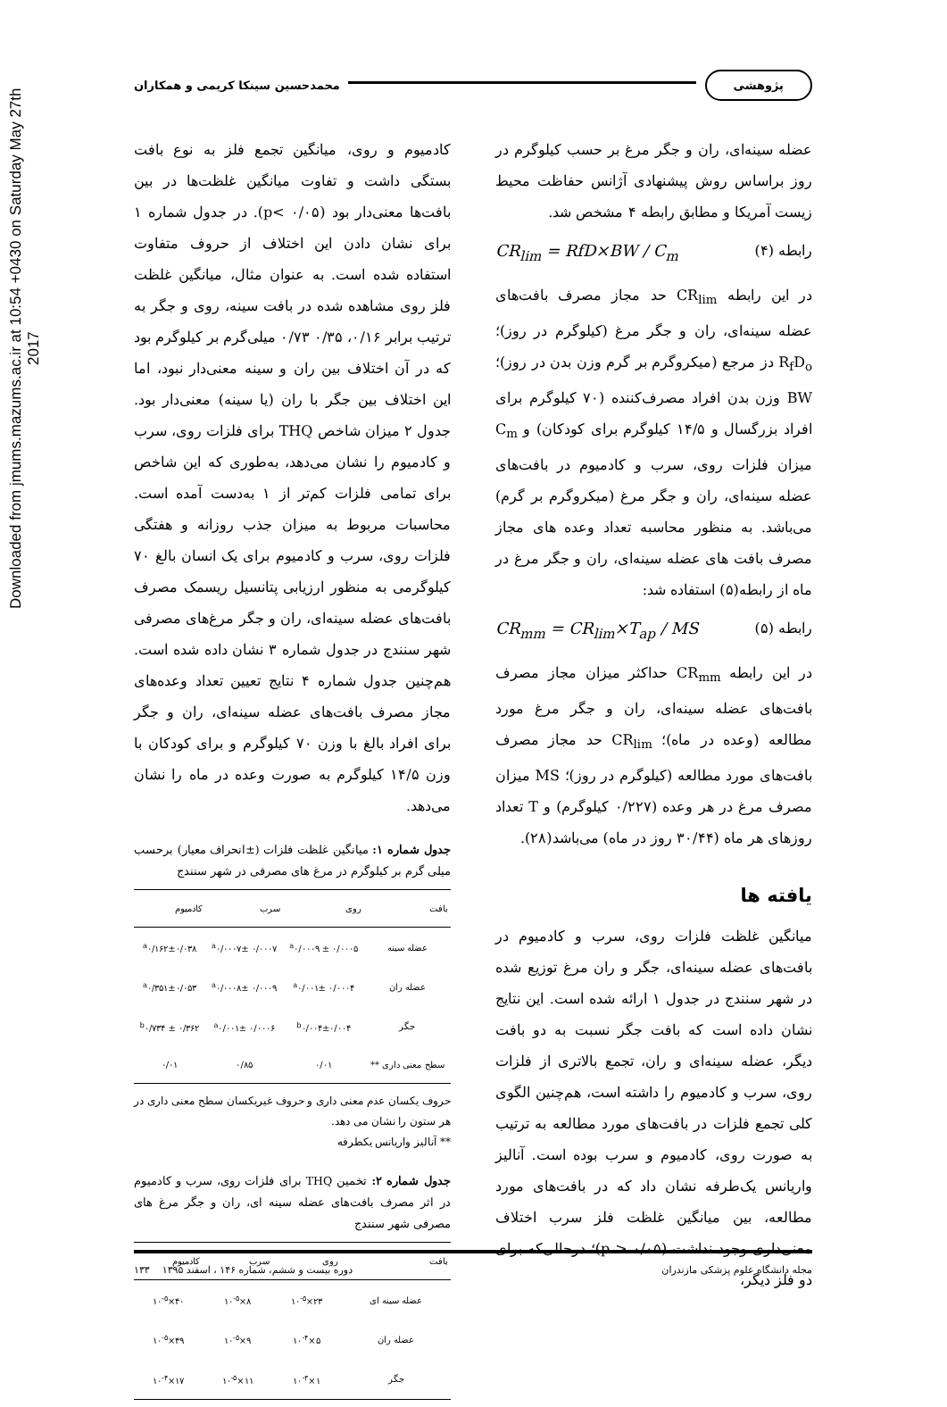Downloaded from jmums.mazums.ac.ir at 10:54 +0430 on Saturday May 27th 2017
پژوهشی محمدحسین سینکا کریمی و همکاران
عضله سینه‌ای، ران و جگر مرغ بر حسب کیلوگرم در روز براساس روش پیشنهادی آژانس حفاظت محیط زیست آمریکا و مطابق رابطه ۴ مشخص شد.
رابطه (۴) CR<sub>lim</sub> = RfD×BW / C<sub>m</sub>
در این رابطه CR<sub>lim</sub> حد مجاز مصرف بافت‌های عضله سینه‌ای، ران و جگر مرغ (کیلوگرم در روز)؛ R<sub>f</sub>D<sub>o</sub> دز مرجع (میکروگرم بر گرم وزن بدن در روز)؛ BW وزن بدن افراد مصرف‌کننده (۷۰ کیلوگرم برای افراد بزرگسال و ۱۴/۵ کیلوگرم برای کودکان) و C<sub>m</sub> میزان فلزات روی، سرب و کادمیوم در بافت‌های عضله سینه‌ای، ران و جگر مرغ (میکروگرم بر گرم) می‌باشد. به منظور محاسبه تعداد وعده های مجاز مصرف بافت های عضله سینه‌ای، ران و جگر مرغ در ماه از رابطه(۵) استفاده شد:
رابطه (۵) CR<sub>mm</sub> = CR<sub>lim</sub>×T<sub>ap</sub> / MS
در این رابطه CR<sub>mm</sub> حداکثر میزان مجاز مصرف بافت‌های عضله سینه‌ای، ران و جگر مرغ مورد مطالعه (وعده در ماه)؛ CR<sub>lim</sub> حد مجاز مصرف بافت‌های مورد مطالعه (کیلوگرم در روز)؛ MS میزان مصرف مرغ در هر وعده (۰/۲۲۷ کیلوگرم) و T تعداد روزهای هر ماه (۳۰/۴۴ روز در ماه) می‌باشد(۲۸).
یافته ها
میانگین غلظت فلزات روی، سرب و کادمیوم در بافت‌های عضله سینه‌ای، جگر و ران مرغ توزیع شده در شهر سنندج در جدول ۱ ارائه شده است. این نتایج نشان داده است که بافت جگر نسبت به دو بافت دیگر، عضله سینه‌ای و ران، تجمع بالاتری از فلزات روی، سرب و کادمیوم را داشته است، هم‌چنین الگوی کلی تجمع فلزات در بافت‌های مورد مطالعه به ترتیب به صورت روی، کادمیوم و سرب بوده است. آنالیز واریانس یک‌طرفه نشان داد که در بافت‌های مورد مطالعه، بین میانگین غلظت فلز سرب اختلاف معنی‌داری وجود نداشت (p > ۰/۰۵)؛ درحالی‌که برای دو فلز دیگر،
کادمیوم و روی، میانگین تجمع فلز به نوع بافت بستگی داشت و تفاوت میانگین غلظت‌ها در بین بافت‌ها معنی‌دار بود (p< ۰/۰۵). در جدول شماره ۱ برای نشان دادن این اختلاف از حروف متفاوت استفاده شده است. به عنوان مثال، میانگین غلظت فلز روی مشاهده شده در بافت سینه، روی و جگر به ترتیب برابر ۰/۱۶، ۰/۳۵ ۰/۷۳ میلی‌گرم بر کیلوگرم بود که در آن اختلاف بین ران و سینه معنی‌دار نبود، اما این اختلاف بین جگر با ران (یا سینه) معنی‌دار بود. جدول ۲ میزان شاخص THQ برای فلزات روی، سرب و کادمیوم را نشان می‌دهد، به‌طوری که این شاخص برای تمامی فلزات کم‌تر از ۱ به‌دست آمده است. محاسبات مربوط به میزان جذب روزانه و هفتگی فلزات روی، سرب و کادمیوم برای یک انسان بالغ ۷۰ کیلوگرمی به منظور ارزیابی پتانسیل ریسمک مصرف بافت‌های عضله سینه‌ای، ران و جگر مرغ‌های مصرفی شهر سنندج در جدول شماره ۳ نشان داده شده است. هم‌چنین جدول شماره ۴ نتایج تعیین تعداد وعده‌های مجاز مصرف بافت‌های عضله سینه‌ای، ران و جگر برای افراد بالغ با وزن ۷۰ کیلوگرم و برای کودکان با وزن ۱۴/۵ کیلوگرم به صورت وعده در ماه را نشان می‌دهد.
جدول شماره ۱: میانگین غلظت فلزات (±انحراف معیار) برحسب میلی گرم بر کیلوگرم در مرغ های مصرفی در شهر سنندج
| بافت | روی | سرب | کادمیوم |
| --- | --- | --- | --- |
| عضله سینه | <sup>a</sup> ۰/۰۰۰۹ ± ۰/۰۰۰۵ | <sup>a</sup> ۰/۰۰۰۷± ۰/۰۰۰۷ | <sup>a</sup> ۰/۱۶۲±۰/۰۳۸ |
| عضله ران | <sup>a</sup> ۰/۰۰۱± ۰/۰۰۰۴ | <sup>a</sup> ۰/۰۰۰۸± ۰/۰۰۰۹ | <sup>a</sup> ۰/۳۵۱±۰/۰۵۳ |
| جگر | <sup>b</sup> ۰/۰۰۴±۰/۰۰۴ | <sup>a</sup> ۰/۰۰۱± ۰/۰۰۰۶ | <sup>b</sup> ۰/۷۳۴ ± ۰/۳۶۲ |
| سطح معنی داری ** | ۰/۰۱ | ۰/۸۵ | ۰/۰۱ |
حروف یکسان عدم معنی داری و حروف غیریکسان سطح معنی داری در هر ستون را نشان می دهد.
** آنالیز واریانس یکطرفه
جدول شماره ۲: تخمین THQ برای فلزات روی، سرب و کادمیوم در اثر مصرف بافت‌های عضله سینه ای، ران و جگر مرغ های مصرفی شهر سنندج
| بافت | روی | سرب | کادمیوم |
| --- | --- | --- | --- |
| عضله سینه ای | ۲۳×۱۰<sup>-۵</sup> | ۸×۱۰<sup>-۵</sup> | ۴۰×۱۰<sup>-۵</sup> |
| عضله ران | ۵×۱۰<sup>-۴</sup> | ۹×۱۰<sup>-۵</sup> | ۴۹×۱۰<sup>-۵</sup> |
| جگر | ۱×۱۰<sup>-۳</sup> | ۱۱×۱۰<sup>-۵</sup> | ۱۷×۱۰<sup>-۴</sup> |
مجله دانشگاه علوم پزشکی مازندران دوره بیست و ششم، شماره ۱۴۶ ، اسفند ۱۳۹۵ ۱۳۳